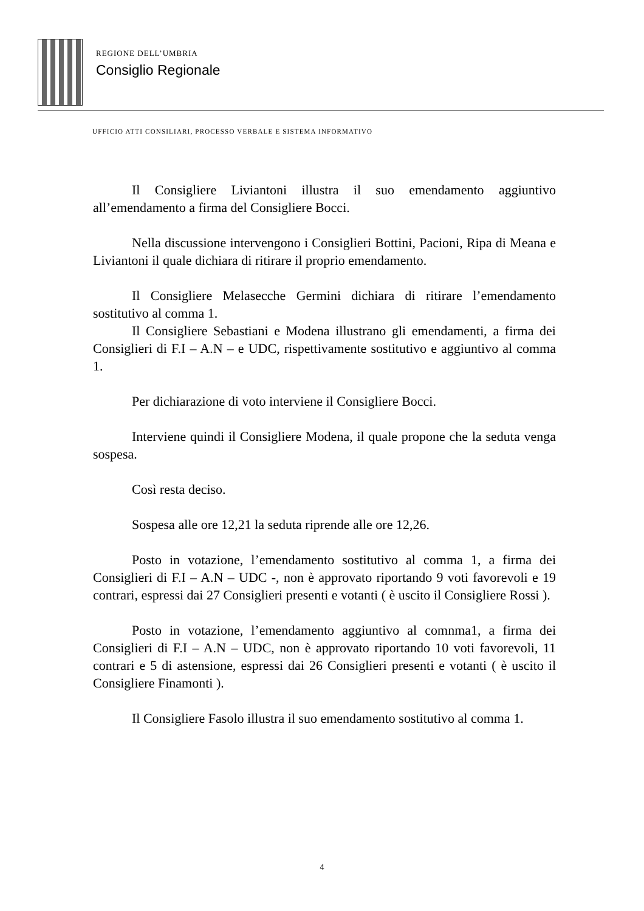REGIONE DELL’UMBRIA
Consiglio Regionale
UFFICIO ATTI CONSILIARI, PROCESSO VERBALE E SISTEMA INFORMATIVO
Il Consigliere Liviantoni illustra il suo emendamento aggiuntivo all’emendamento a firma del Consigliere Bocci.
Nella discussione intervengono i Consiglieri Bottini, Pacioni, Ripa di Meana e Liviantoni il quale dichiara di ritirare il proprio emendamento.
Il Consigliere Melasecche Germini dichiara di ritirare l’emendamento sostitutivo al comma 1.
Il Consigliere Sebastiani e Modena illustrano gli emendamenti, a firma dei Consiglieri di F.I – A.N – e UDC, rispettivamente sostitutivo e aggiuntivo al comma 1.
Per dichiarazione di voto interviene il Consigliere Bocci.
Interviene quindi il Consigliere Modena, il quale propone che la seduta venga sospesa.
Così resta deciso.
Sospesa alle ore 12,21 la seduta riprende alle ore 12,26.
Posto in votazione, l’emendamento sostitutivo al comma 1, a firma dei Consiglieri di F.I – A.N – UDC -, non è approvato riportando 9 voti favorevoli e 19 contrari, espressi dai 27 Consiglieri presenti e votanti ( è uscito il Consigliere Rossi ).
Posto in votazione, l’emendamento aggiuntivo al comnma1, a firma dei Consiglieri di F.I – A.N – UDC, non è approvato riportando 10 voti favorevoli, 11 contrari e 5 di astensione, espressi dai 26 Consiglieri presenti e votanti ( è uscito il Consigliere Finamonti ).
Il Consigliere Fasolo illustra il suo emendamento sostitutivo al comma 1.
4